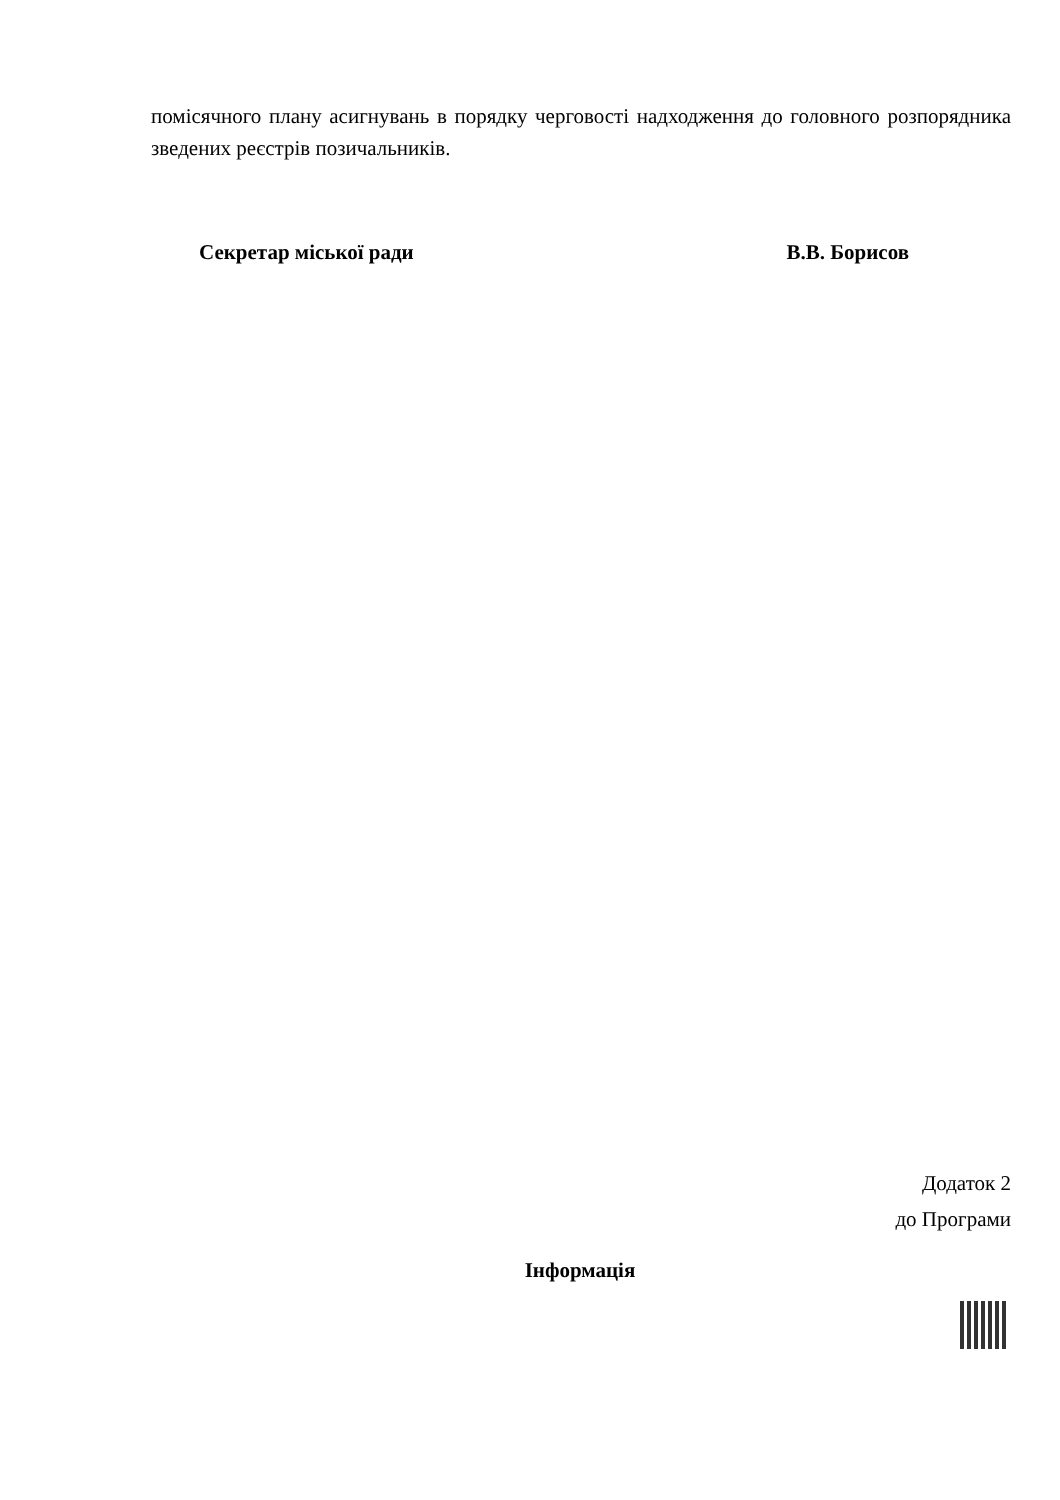помісячного плану асигнувань в порядку черговості надходження до головного розпорядника зведених реєстрів позичальників.
Секретар міської ради В.В. Борисов
Додаток 2
до Програми
Інформація